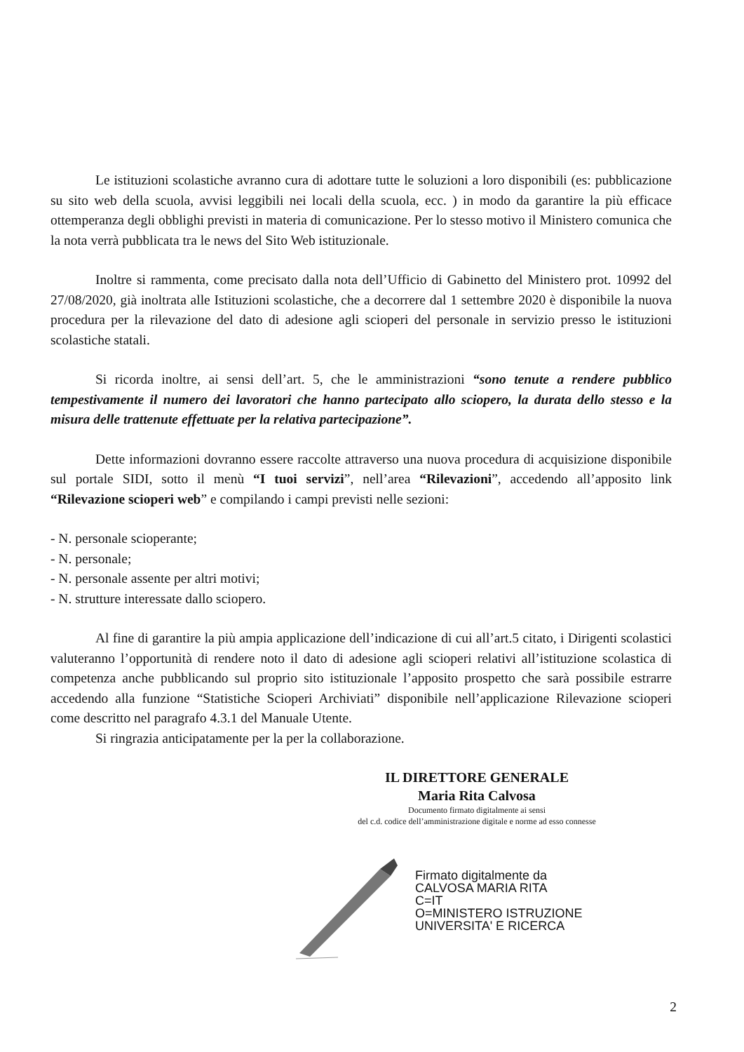Le istituzioni scolastiche avranno cura di adottare tutte le soluzioni a loro disponibili (es: pubblicazione su sito web della scuola, avvisi leggibili nei locali della scuola, ecc. ) in modo da garantire la più efficace ottemperanza degli obblighi previsti in materia di comunicazione. Per lo stesso motivo il Ministero comunica che la nota verrà pubblicata tra le news del Sito Web istituzionale.
Inoltre si rammenta, come precisato dalla nota dell’Ufficio di Gabinetto del Ministero prot. 10992 del 27/08/2020, già inoltrata alle Istituzioni scolastiche, che a decorrere dal 1 settembre 2020 è disponibile la nuova procedura per la rilevazione del dato di adesione agli scioperi del personale in servizio presso le istituzioni scolastiche statali.
Si ricorda inoltre, ai sensi dell’art. 5, che le amministrazioni “sono tenute a rendere pubblico tempestivamente il numero dei lavoratori che hanno partecipato allo sciopero, la durata dello stesso e la misura delle trattenute effettuate per la relativa partecipazione”.
Dette informazioni dovranno essere raccolte attraverso una nuova procedura di acquisizione disponibile sul portale SIDI, sotto il menù “I tuoi servizi”, nell’area “Rilevazioni”, accedendo all’apposito link “Rilevazione scioperi web” e compilando i campi previsti nelle sezioni:
- N. personale scioperante;
- N. personale;
- N. personale assente per altri motivi;
- N. strutture interessate dallo sciopero.
Al fine di garantire la più ampia applicazione dell’indicazione di cui all’art.5 citato, i Dirigenti scolastici valuteranno l’opportunità di rendere noto il dato di adesione agli scioperi relativi all’istituzione scolastica di competenza anche pubblicando sul proprio sito istituzionale l’apposito prospetto che sarà possibile estrarre accedendo alla funzione “Statistiche Scioperi Archiviati” disponibile nell’applicazione Rilevazione scioperi come descritto nel paragrafo 4.3.1 del Manuale Utente.
Si ringrazia anticipatamente per la per la collaborazione.
IL DIRETTORE GENERALE
Maria Rita Calvosa
Documento firmato digitalmente ai sensi
del c.d. codice dell’amministrazione digitale e norme ad esso connesse
Firmato digitalmente da
CALVOSA MARIA RITA
C=IT
O=MINISTERO ISTRUZIONE
UNIVERSITA' E RICERCA
2